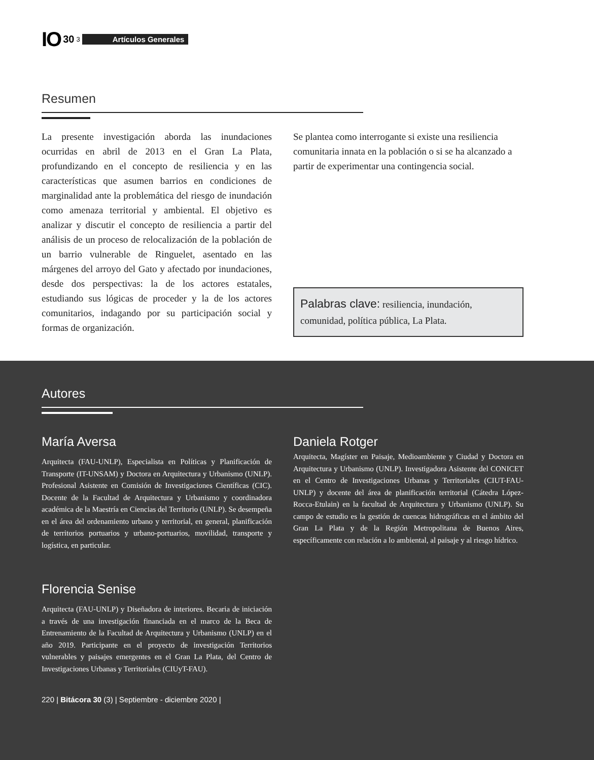IO 30 3 Artículos Generales
Resumen
La presente investigación aborda las inundaciones ocurridas en abril de 2013 en el Gran La Plata, profundizando en el concepto de resiliencia y en las características que asumen barrios en condiciones de marginalidad ante la problemática del riesgo de inundación como amenaza territorial y ambiental. El objetivo es analizar y discutir el concepto de resiliencia a partir del análisis de un proceso de relocalización de la población de un barrio vulnerable de Ringuelet, asentado en las márgenes del arroyo del Gato y afectado por inundaciones, desde dos perspectivas: la de los actores estatales, estudiando sus lógicas de proceder y la de los actores comunitarios, indagando por su participación social y formas de organización.
Se plantea como interrogante si existe una resiliencia comunitaria innata en la población o si se ha alcanzado a partir de experimentar una contingencia social.
Palabras clave: resiliencia, inundación, comunidad, política pública, La Plata.
Autores
María Aversa
Arquitecta (FAU-UNLP), Especialista en Políticas y Planificación de Transporte (IT-UNSAM) y Doctora en Arquitectura y Urbanismo (UNLP). Profesional Asistente en Comisión de Investigaciones Científicas (CIC). Docente de la Facultad de Arquitectura y Urbanismo y coordinadora académica de la Maestría en Ciencias del Territorio (UNLP). Se desempeña en el área del ordenamiento urbano y territorial, en general, planificación de territorios portuarios y urbano-portuarios, movilidad, transporte y logística, en particular.
Florencia Senise
Arquitecta (FAU-UNLP) y Diseñadora de interiores. Becaria de iniciación a través de una investigación financiada en el marco de la Beca de Entrenamiento de la Facultad de Arquitectura y Urbanismo (UNLP) en el año 2019. Participante en el proyecto de investigación Territorios vulnerables y paisajes emergentes en el Gran La Plata, del Centro de Investigaciones Urbanas y Territoriales (CIUyT-FAU).
Daniela Rotger
Arquitecta, Magíster en Paisaje, Medioambiente y Ciudad y Doctora en Arquitectura y Urbanismo (UNLP). Investigadora Asistente del CONICET en el Centro de Investigaciones Urbanas y Territoriales (CIUT-FAU-UNLP) y docente del área de planificación territorial (Cátedra López-Rocca-Etulain) en la facultad de Arquitectura y Urbanismo (UNLP). Su campo de estudio es la gestión de cuencas hidrográficas en el ámbito del Gran La Plata y de la Región Metropolitana de Buenos Aires, específicamente con relación a lo ambiental, al paisaje y al riesgo hídrico.
220 | Bitácora 30 (3) | Septiembre - diciembre 2020 |